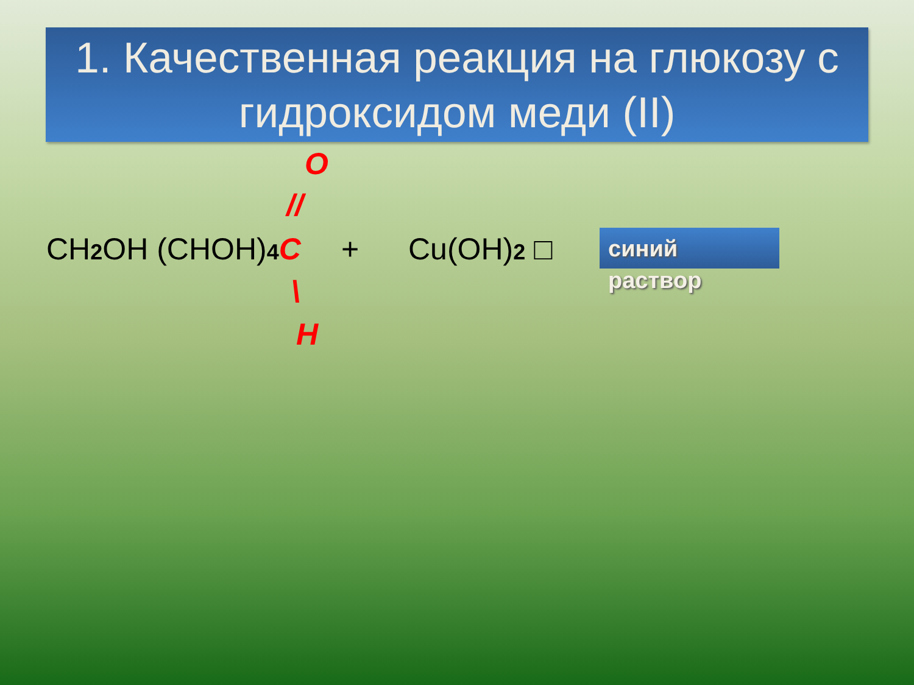1. Качественная реакция на глюкозу с гидроксидом меди (II)
O
//
CH2 OH (CHOH)4 C + Cu(OH)2 □
\
H
синий
раствор